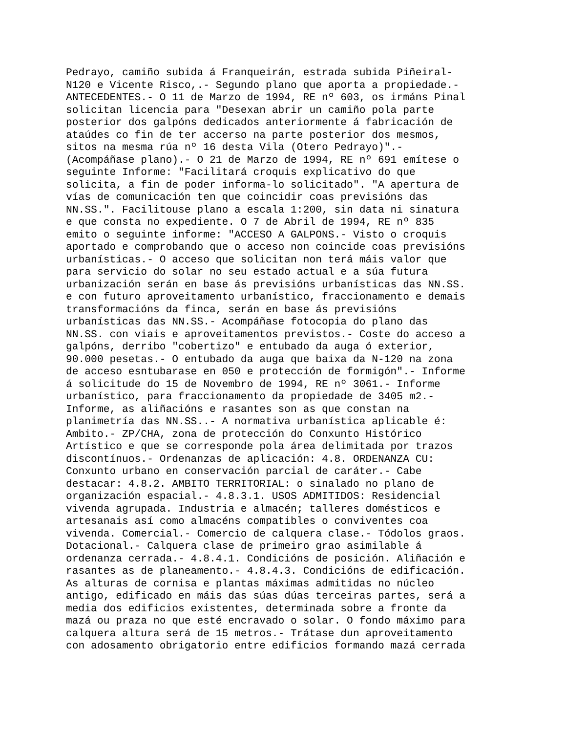Pedrayo, camiño subida á Franqueirán, estrada subida Piñeiral- N120 e Vicente Risco,.- Segundo plano que aporta a propiedade.- ANTECEDENTES.- O 11 de Marzo de 1994, RE nº 603, os irmáns Pinal solicitan licencia para "Desexan abrir un camiño pola parte posterior dos galpóns dedicados anteriormente á fabricación de ataúdes co fin de ter accerso na parte posterior dos mesmos, sitos na mesma rúa nº 16 desta Vila (Otero Pedrayo)".- (Acompáñase plano).- O 21 de Marzo de 1994, RE nº 691 emítese o seguinte Informe: "Facilitará croquis explicativo do que solicita, a fin de poder informa-lo solicitado". "A apertura de vías de comunicación ten que coincidir coas previsións das NN.SS.". Facilitouse plano a escala 1:200, sin data ni sinatura e que consta no expediente. O 7 de Abril de 1994, RE nº 835 emito o seguinte informe: "ACCESO A GALPONS.- Visto o croquis aportado e comprobando que o acceso non coincide coas previsións urbanísticas.- O acceso que solicitan non terá máis valor que para servicio do solar no seu estado actual e a súa futura urbanización serán en base ás previsións urbanísticas das NN.SS. e con futuro aproveitamento urbanístico, fraccionamento e demais transformacións da finca, serán en base ás previsións urbanísticas das NN.SS.- Acompáñase fotocopia do plano das NN.SS. con viais e aproveitamentos previstos.- Coste do acceso a galpóns, derribo "cobertizo" e entubado da auga ó exterior, 90.000 pesetas.- O entubado da auga que baixa da N-120 na zona de acceso esntubarase en 050 e protección de formigón".- Informe á solicitude do 15 de Novembro de 1994, RE nº 3061.- Informe urbanístico, para fraccionamento da propiedade de 3405 m2.- Informe, as aliñacións e rasantes son as que constan na planimetría das NN.SS..- A normativa urbanística aplicable é: Ambito.- ZP/CHA, zona de protección do Conxunto Histórico Artístico e que se corresponde pola área delimitada por trazos discontínuos.- Ordenanzas de aplicación: 4.8. ORDENANZA CU: Conxunto urbano en conservación parcial de caráter.- Cabe destacar: 4.8.2. AMBITO TERRITORIAL: o sinalado no plano de organización espacial.- 4.8.3.1. USOS ADMITIDOS: Residencial vivenda agrupada. Industria e almacén; talleres domésticos e artesanais así como almacéns compatibles o conviventes coa vivenda. Comercial.- Comercio de calquera clase.- Tódolos graos. Dotacional.- Calquera clase de primeiro grao asimilable á ordenanza cerrada.- 4.8.4.1. Condicións de posición. Aliñación e rasantes as de planeamento.- 4.8.4.3. Condicións de edificación. As alturas de cornisa e plantas máximas admitidas no núcleo antigo, edificado en máis das súas dúas terceiras partes, será a media dos edificios existentes, determinada sobre a fronte da mazá ou praza no que esté encravado o solar. O fondo máximo para calquera altura será de 15 metros.- Trátase dun aproveitamento con adosamento obrigatorio entre edificios formando mazá cerrada